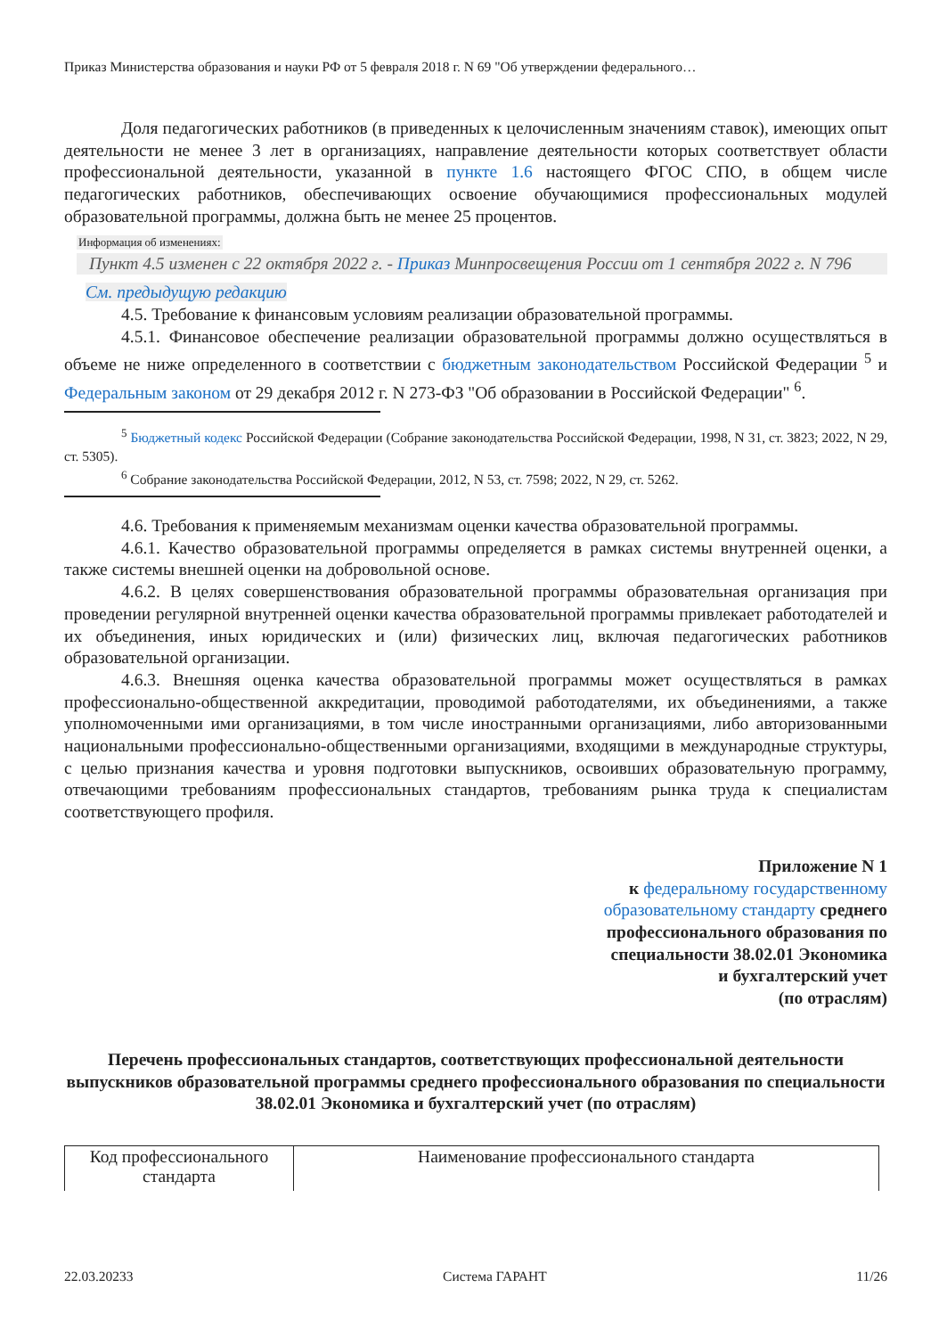Приказ Министерства образования и науки РФ от 5 февраля 2018 г. N 69 "Об утверждении федерального…
Доля педагогических работников (в приведенных к целочисленным значениям ставок), имеющих опыт деятельности не менее 3 лет в организациях, направление деятельности которых соответствует области профессиональной деятельности, указанной в пункте 1.6 настоящего ФГОС СПО, в общем числе педагогических работников, обеспечивающих освоение обучающимися профессиональных модулей образовательной программы, должна быть не менее 25 процентов.
Информация об изменениях:
Пункт 4.5 изменен с 22 октября 2022 г. - Приказ Минпросвещения России от 1 сентября 2022 г. N 796
См. предыдущую редакцию
4.5. Требование к финансовым условиям реализации образовательной программы.
4.5.1. Финансовое обеспечение реализации образовательной программы должно осуществляться в объеме не ниже определенного в соответствии с бюджетным законодательством Российской Федерации <sup>5</sup> и Федеральным законом от 29 декабря 2012 г. N 273-ФЗ "Об образовании в Российской Федерации" <sup>6</sup>.
<sup>5</sup> Бюджетный кодекс Российской Федерации (Собрание законодательства Российской Федерации, 1998, N 31, ст. 3823; 2022, N 29, ст. 5305).
<sup>6</sup> Собрание законодательства Российской Федерации, 2012, N 53, ст. 7598; 2022, N 29, ст. 5262.
4.6. Требования к применяемым механизмам оценки качества образовательной программы.
4.6.1. Качество образовательной программы определяется в рамках системы внутренней оценки, а также системы внешней оценки на добровольной основе.
4.6.2. В целях совершенствования образовательной программы образовательная организация при проведении регулярной внутренней оценки качества образовательной программы привлекает работодателей и их объединения, иных юридических и (или) физических лиц, включая педагогических работников образовательной организации.
4.6.3. Внешняя оценка качества образовательной программы может осуществляться в рамках профессионально-общественной аккредитации, проводимой работодателями, их объединениями, а также уполномоченными ими организациями, в том числе иностранными организациями, либо авторизованными национальными профессионально-общественными организациями, входящими в международные структуры, с целью признания качества и уровня подготовки выпускников, освоивших образовательную программу, отвечающими требованиям профессиональных стандартов, требованиям рынка труда к специалистам соответствующего профиля.
Приложение N 1
к федеральному государственному
образовательному стандарту среднего
профессионального образования по
специальности 38.02.01 Экономика
и бухгалтерский учет
(по отраслям)
Перечень профессиональных стандартов, соответствующих профессиональной деятельности выпускников образовательной программы среднего профессионального образования по специальности 38.02.01 Экономика и бухгалтерский учет (по отраслям)
| Код профессионального стандарта | Наименование профессионального стандарта |
| --- | --- |
22.03.20233 Система ГАРАНТ 11/26